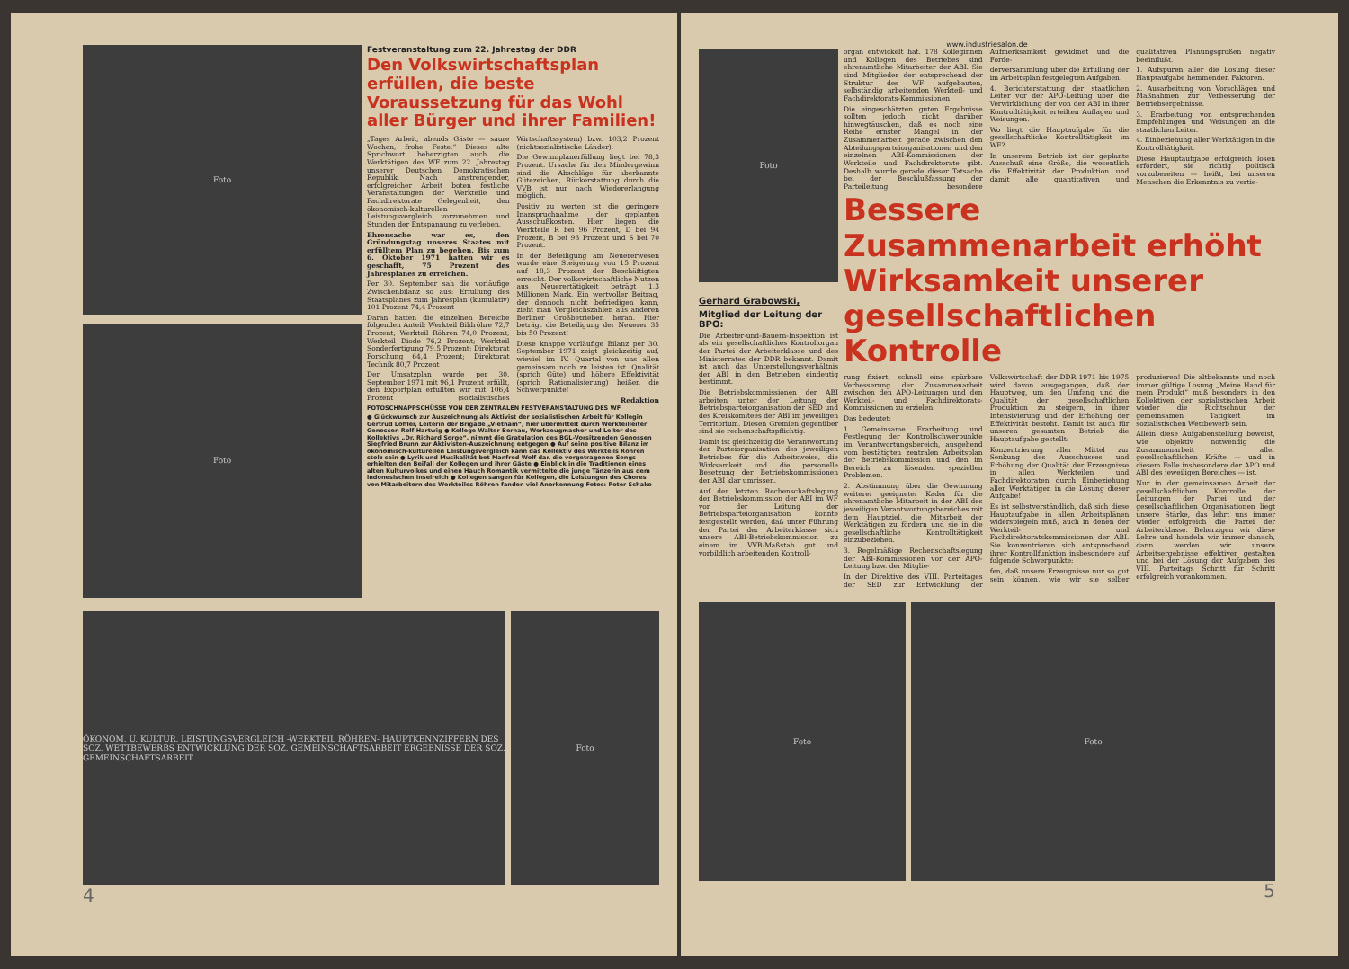Foto
Foto
Festveranstaltung zum 22. Jahrestag der DDR
Den Volkswirtschaftsplan erfüllen, die beste Voraussetzung für das Wohl aller Bürger und ihrer Familien!
„Tages Arbeit, abends Gäste — saure Wochen, frohe Feste.“ Dieses alte Sprichwort beherzigten auch die Werktätigen des WF zum 22. Jahrestag unserer Deutschen Demokratischen Republik. Nach anstrengender, erfolgreicher Arbeit boten festliche Veranstaltungen der Werkteile und Fachdirektorate Gelegenheit, den ökonomisch-kulturellen Leistungsvergleich vorzunehmen und Stunden der Entspannung zu verleben.
Ehrensache war es, den Gründungstag unseres Staates mit erfülltem Plan zu begehen. Bis zum 6. Oktober 1971 hatten wir es geschafft, 75 Prozent des Jahresplanes zu erreichen.
Per 30. September sah die vorläufige Zwischenbilanz so aus: Erfüllung des Staatsplanes zum Jahresplan (kumulativ) 101 Prozent 74,4 Prozent
Daran hatten die einzelnen Bereiche folgenden Anteil: Werkteil Bildröhre 72,7 Prozent; Werkteil Röhren 74,0 Prozent; Werkteil Diode 76,2 Prozent; Werkteil Sonderfertigung 79,5 Prozent; Direktorat Forschung 64,4 Prozent; Direktorat Technik 80,7 Prozent
Der Umsatzplan wurde per 30. September 1971 mit 96,1 Prozent erfüllt, den Exportplan erfüllten wir mit 106,4 Prozent (sozialistisches Wirtschaftssystem) bzw. 103,2 Prozent (nichtsozialistische Länder).
Die Gewinnplanerfüllung liegt bei 78,3 Prozent. Ursache für den Mindergewinn sind die Abschläge für aberkannte Gütezeichen, Rückerstattung durch die VVB ist nur nach Wiedererlangung möglich.
Positiv zu werten ist die geringere Inanspruchnahme der geplanten Ausschußkosten. Hier liegen die Werkteile R bei 96 Prozent, D bei 94 Prozent, B bei 93 Prozent und S bei 70 Prozent.
In der Beteiligung am Neuererwesen wurde eine Steigerung von 15 Prozent auf 18,3 Prozent der Beschäftigten erreicht. Der volkswirtschaftliche Nutzen aus Neuerertätigkeit beträgt 1,3 Millionen Mark. Ein wertvoller Beitrag, der dennoch nicht befriedigen kann, zieht man Vergleichszahlen aus anderen Berliner Großbetrieben heran. Hier beträgt die Beteiligung der Neuerer 35 bis 50 Prozent!
Diese knappe vorläufige Bilanz per 30. September 1971 zeigt gleichzeitig auf, wieviel im IV. Quartal von uns allen gemeinsam noch zu leisten ist. Qualität (sprich Güte) und höhere Effektivität (sprich Rationalisierung) heißen die Schwerpunkte!
Redaktion
FOTOSCHNAPPSCHÜSSE VON DER ZENTRALEN FESTVERANSTALTUNG DES WF
● Glückwunsch zur Auszeichnung als Aktivist der sozialistischen Arbeit für Kollegin Gertrud Löffler, Leiterin der Brigade „Vietnam“, hier übermittelt durch Werkteilleiter Genossen Rolf Hartwig ● Kollege Walter Bernau, Werkzeugmacher und Leiter des Kollektivs „Dr. Richard Sorge“, nimmt die Gratulation des BGL-Vorsitzenden Genossen Siegfried Brunn zur Aktivisten-Auszeichnung entgegen ● Auf seine positive Bilanz im ökonomisch-kulturellen Leistungsvergleich kann das Kollektiv des Werkteils Röhren stolz sein ● Lyrik und Musikalität bot Manfred Wolf dar, die vorgetragenen Songs erhielten den Beifall der Kollegen und ihrer Gäste ● Einblick in die Traditionen eines alten Kulturvolkes und einen Hauch Romantik vermittelte die junge Tänzerin aus dem indonesischen Inselreich ● Kollegen sangen für Kollegen, die Leistungen des Chores von Mitarbeitern des Werkteiles Röhren fanden viel Anerkennung Fotos: Peter Schako
ÖKONOM. U. KULTUR. LEISTUNGSVERGLEICH -WERKTEIL RÖHREN- HAUPTKENNZIFFERN DES SOZ. WETTBEWERBS ENTWICKLUNG DER SOZ. GEMEINSCHAFTSARBEIT ERGEBNISSE DER SOZ. GEMEINSCHAFTSARBEIT
Foto
4
www.industriesalon.de
Foto
Gerhard Grabowski,
Mitglied der Leitung der BPO:
Die Arbeiter-und-Bauern-Inspektion ist als ein gesellschaftliches Kontrollorgan der Partei der Arbeiterklasse und des Ministerrates der DDR bekannt. Damit ist auch das Unterstellungsverhältnis der ABI in den Betrieben eindeutig bestimmt.
Die Betriebskommissionen der ABI arbeiten unter der Leitung der Betriebsparteiorganisation der SED und des Kreiskomitees der ABI im jeweiligen Territorium. Diesen Gremien gegenüber sind sie rechenschaftspflichtig.
Damit ist gleichzeitig die Verantwortung der Parteiorganisation des jeweiligen Betriebes für die Arbeitsweise, die Wirksamkeit und die personelle Besetzung der Betriebskommissionen der ABI klar umrissen.
Auf der letzten Rechenschaftslegung der Betriebskommission der ABI im WF vor der Leitung der Betriebsparteiorganisation konnte festgestellt werden, daß unter Führung der Partei der Arbeiterklasse sich unsere ABI-Betriebskommission zu einem im VVB-Maßstab gut und vorbildlich arbeitenden Kontroll-
organ entwickelt hat. 178 Kolleginnen und Kollegen des Betriebes sind ehrenamtliche Mitarbeiter der ABI. Sie sind Mitglieder der entsprechend der Struktur des WF aufgebauten, selbständig arbeitenden Werkteil- und Fachdirektorats-Kommissionen.
Die eingeschätzten guten Ergebnisse sollten jedoch nicht darüber hinwegtäuschen, daß es noch eine Reihe ernster Mängel in der Zusammenarbeit gerade zwischen den Abteilungsparteiorganisationen und den einzelnen ABI-Kommissionen der Werkteile und Fachdirektorate gibt. Deshalb wurde gerade dieser Tatsache bei der Beschlußfassung der Parteileitung besondere Aufmerksamkeit gewidmet und die Forde-
derversammlung über die Erfüllung der im Arbeitsplan festgelegten Aufgaben.
4. Berichterstattung der staatlichen Leiter vor der APO-Leitung über die Verwirklichung der von der ABI in ihrer Kontrolltätigkeit erteilten Auflagen und Weisungen.
Wo liegt die Hauptaufgabe für die gesellschaftliche Kontrolltätigkeit im WF?
In unserem Betrieb ist der geplante Ausschuß eine Größe, die wesentlich die Effektivität der Produktion und damit alle quantitativen und qualitativen Planungsgrößen negativ beeinflußt.
1. Aufspüren aller die Lösung dieser Hauptaufgabe hemmenden Faktoren.
2. Ausarbeitung von Vorschlägen und Maßnahmen zur Verbesserung der Betriebsergebnisse.
3. Erarbeitung von entsprechenden Empfehlungen und Weisungen an die staatlichen Leiter.
4. Einbeziehung aller Werktätigen in die Kontrolltätigkeit.
Diese Hauptaufgabe erfolgreich lösen erfordert, sie richtig politisch vorzubereiten — heißt, bei unseren Menschen die Erkenntnis zu vertie-
Bessere Zusammenarbeit erhöht Wirksamkeit unserer gesellschaftlichen Kontrolle
rung fixiert, schnell eine spürbare Verbesserung der Zusammenarbeit zwischen den APO-Leitungen und den Werkteil- und Fachdirektorats-Kommissionen zu erzielen.
Das bedeutet:
1. Gemeinsame Erarbeitung und Festlegung der Kontrollschwerpunkte im Verantwortungsbereich, ausgehend vom bestätigten zentralen Arbeitsplan der Betriebskommission und den im Bereich zu lösenden speziellen Problemen.
2. Abstimmung über die Gewinnung weiterer geeigneter Kader für die ehrenamtliche Mitarbeit in der ABI des jeweiligen Verantwortungsbereiches mit dem Hauptziel, die Mitarbeit der Werktätigen zu fördern und sie in die gesellschaftliche Kontrolltätigkeit einzubeziehen.
3. Regelmäßige Rechenschaftslegung der ABI-Kommissionen vor der APO-Leitung bzw. der Mitglie-
In der Direktive des VIII. Parteitages der SED zur Entwicklung der Volkswirtschaft der DDR 1971 bis 1975 wird davon ausgegangen, daß der Hauptweg, um den Umfang und die Qualität der gesellschaftlichen Produktion zu steigern, in ihrer Intensivierung und der Erhöhung der Effektivität besteht. Damit ist auch für unseren gesamten Betrieb die Hauptaufgabe gestellt:
Konzentrierung aller Mittel zur Senkung des Ausschusses und Erhöhung der Qualität der Erzeugnisse in allen Werkteilen und Fachdirektoraten durch Einbeziehung aller Werktätigen in die Lösung dieser Aufgabe!
Es ist selbstverständlich, daß sich diese Hauptaufgabe in allen Arbeitsplänen widerspiegeln muß, auch in denen der Werkteil- und Fachdirektoratskommissionen der ABI. Sie konzentrieren sich entsprechend ihrer Kontrollfunktion insbesondere auf folgende Schwerpunkte:
fen, daß unsere Erzeugnisse nur so gut sein können, wie wir sie selber produzieren! Die altbekannte und noch immer gültige Losung „Meine Hand für mein Produkt“ muß besonders in den Kollektiven der sozialistischen Arbeit wieder die Richtschnur der gemeinsamen Tätigkeit im sozialistischen Wettbewerb sein.
Allein diese Aufgabenstellung beweist, wie objektiv notwendig die Zusammenarbeit aller gesellschaftlichen Kräfte — und in diesem Falle insbesondere der APO und ABI des jeweiligen Bereiches — ist.
Nur in der gemeinsamen Arbeit der gesellschaftlichen Kontrolle, der Leitungen der Partei und der gesellschaftlichen Organisationen liegt unsere Stärke, das lehrt uns immer wieder erfolgreich die Partei der Arbeiterklasse. Beherzigen wir diese Lehre und handeln wir immer danach, dann werden wir unsere Arbeitsergebnisse effektiver gestalten und bei der Lösung der Aufgaben des VIII. Parteitags Schritt für Schritt erfolgreich vorankommen.
Foto Foto
5